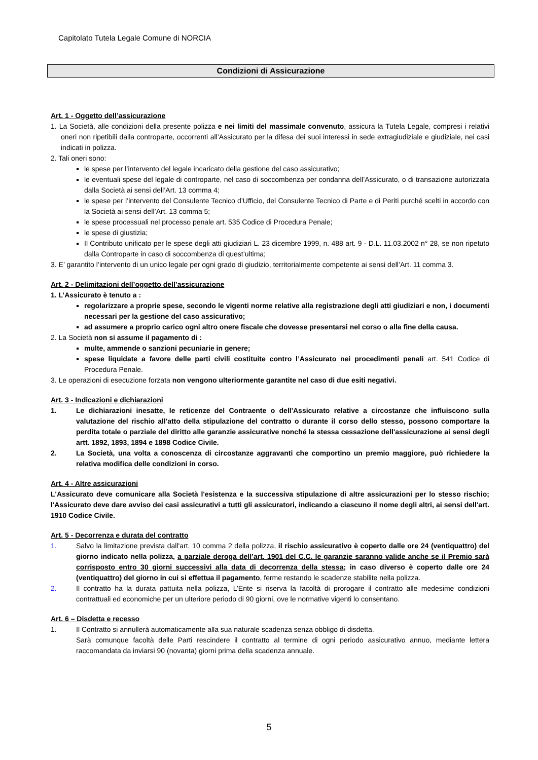Capitolato Tutela Legale Comune di NORCIA
Condizioni di Assicurazione
Art. 1 - Oggetto dell’assicurazione
1. La Società, alle condizioni della presente polizza e nei limiti del massimale convenuto, assicura la Tutela Legale, compresi i relativi oneri non ripetibili dalla controparte, occorrenti all’Assicurato per la difesa dei suoi interessi in sede extragiudiziale e giudiziale, nei casi indicati in polizza.
2. Tali oneri sono:
le spese per l’intervento del legale incaricato della gestione del caso assicurativo;
le eventuali spese del legale di controparte, nel caso di soccombenza per condanna dell’Assicurato, o di transazione autorizzata dalla Società ai sensi dell’Art. 13 comma 4;
le spese per l’intervento del Consulente Tecnico d’Ufficio, del Consulente Tecnico di Parte e di Periti purché scelti in accordo con la Società ai sensi dell’Art. 13 comma 5;
le spese processuali nel processo penale art. 535 Codice di Procedura Penale;
le spese di giustizia;
Il Contributo unificato per le spese degli atti giudiziari L. 23 dicembre 1999, n. 488 art. 9 - D.L. 11.03.2002 n° 28, se non ripetuto dalla Controparte in caso di soccombenza di quest’ultima;
3. E’ garantito l’intervento di un unico legale per ogni grado di giudizio, territorialmente competente ai sensi dell’Art. 11 comma 3.
Art. 2 - Delimitazioni dell’oggetto dell’assicurazione
1. L’Assicurato è tenuto a :
regolarizzare a proprie spese, secondo le vigenti norme relative alla registrazione degli atti giudiziari e non, i documenti necessari per la gestione del caso assicurativo;
ad assumere a proprio carico ogni altro onere fiscale che dovesse presentarsi nel corso o alla fine della causa.
2. La Società non si assume il pagamento di :
multe, ammende o sanzioni pecuniarie in genere;
spese liquidate a favore delle parti civili costituite contro l’Assicurato nei procedimenti penali art. 541 Codice di Procedura Penale.
3. Le operazioni di esecuzione forzata non vengono ulteriormente garantite nel caso di due esiti negativi.
Art. 3 - Indicazioni e dichiarazioni
1. Le dichiarazioni inesatte, le reticenze del Contraente o dell'Assicurato relative a circostanze che influiscono sulla valutazione del rischio all'atto della stipulazione del contratto o durante il corso dello stesso, possono comportare la perdita totale o parziale del diritto alle garanzie assicurative nonché la stessa cessazione dell'assicurazione ai sensi degli artt. 1892, 1893, 1894 e 1898 Codice Civile.
2. La Società, una volta a conoscenza di circostanze aggravanti che comportino un premio maggiore, può richiedere la relativa modifica delle condizioni in corso.
Art. 4 - Altre assicurazioni
L'Assicurato deve comunicare alla Società l'esistenza e la successiva stipulazione di altre assicurazioni per lo stesso rischio; l'Assicurato deve dare avviso dei casi assicurativi a tutti gli assicuratori, indicando a ciascuno il nome degli altri, ai sensi dell'art. 1910 Codice Civile.
Art. 5 - Decorrenza e durata del contratto
1. Salvo la limitazione prevista dall'art. 10 comma 2 della polizza, il rischio assicurativo è coperto dalle ore 24 (ventiquattro) del giorno indicato nella polizza, a parziale deroga dell’art. 1901 del C.C. le garanzie saranno valide anche se il Premio sarà corrisposto entro 30 giorni successivi alla data di decorrenza della stessa; in caso diverso è coperto dalle ore 24 (ventiquattro) del giorno in cui si effettua il pagamento, ferme restando le scadenze stabilite nella polizza.
2. Il contratto ha la durata pattuita nella polizza, L’Ente si riserva la facoltà di prorogare il contratto alle medesime condizioni contrattuali ed economiche per un ulteriore periodo di 90 giorni, ove le normative vigenti lo consentano.
Art. 6 – Disdetta e recesso
1. Il Contratto si annullerà automaticamente alla sua naturale scadenza senza obbligo di disdetta.
Sarà comunque facoltà delle Parti rescindere il contratto al termine di ogni periodo assicurativo annuo, mediante lettera raccomandata da inviarsi 90 (novanta) giorni prima della scadenza annuale.
5